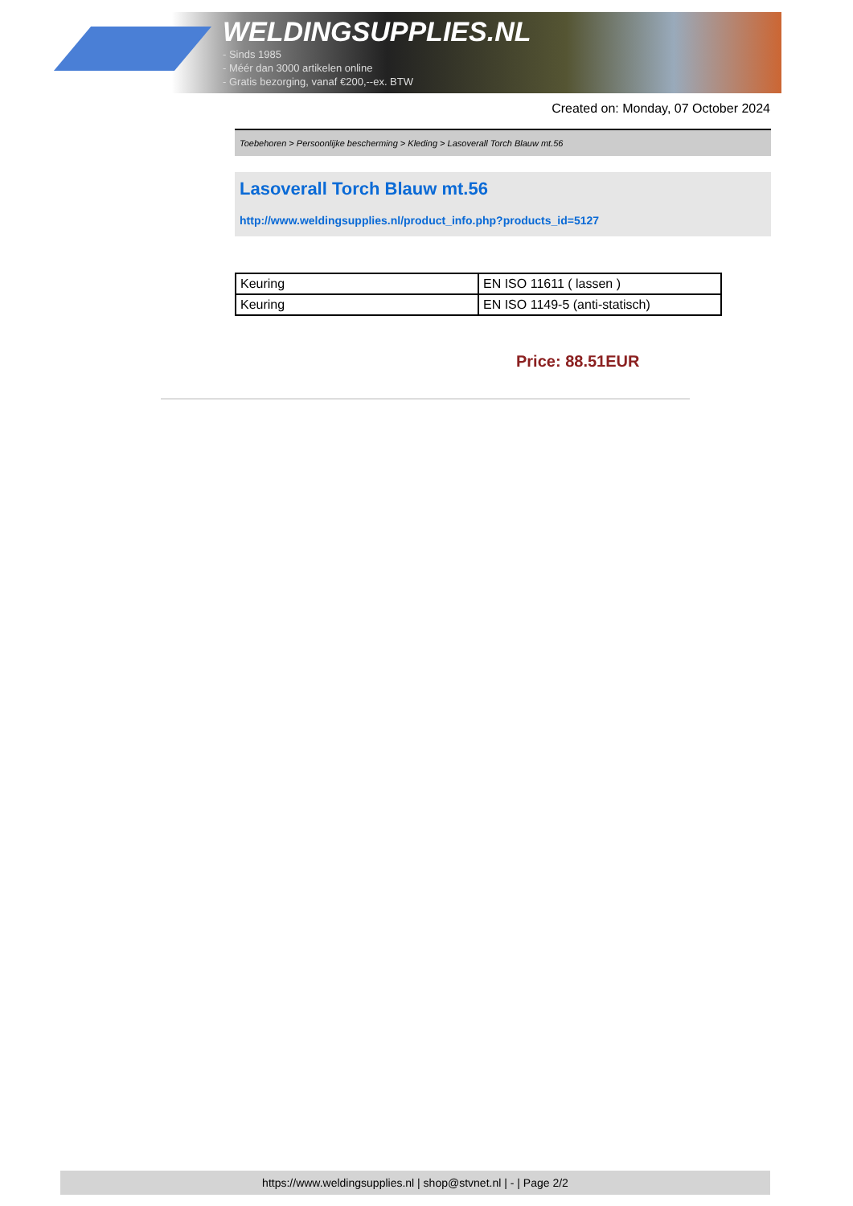WELDINGSUPPLIES.NL
- Sinds 1985
- Méér dan 3000 artikelen online
- Gratis bezorging, vanaf €200,--ex. BTW
Created on: Monday, 07 October 2024
Toebehoren > Persoonlijke bescherming > Kleding > Lasoverall Torch Blauw mt.56
Lasoverall Torch Blauw mt.56
http://www.weldingsupplies.nl/product_info.php?products_id=5127
| Keuring | EN ISO 11611 ( lassen ) |
| Keuring | EN ISO 1149-5 (anti-statisch) |
Price: 88.51EUR
https://www.weldingsupplies.nl | shop@stvnet.nl | - | Page 2/2